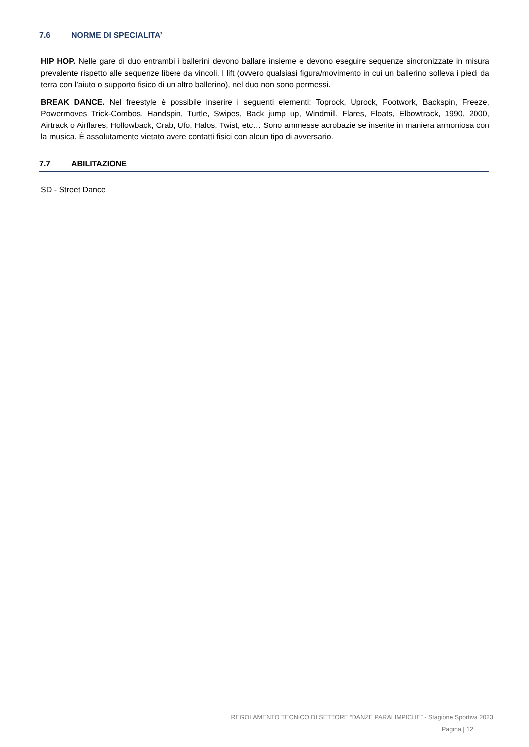7.6 NORME DI SPECIALITA’
HIP HOP. Nelle gare di duo entrambi i ballerini devono ballare insieme e devono eseguire sequenze sincronizzate in misura prevalente rispetto alle sequenze libere da vincoli. I lift (ovvero qualsiasi figura/movimento in cui un ballerino solleva i piedi da terra con l’aiuto o supporto fisico di un altro ballerino), nel duo non sono permessi.
BREAK DANCE. Nel freestyle è possibile inserire i seguenti elementi: Toprock, Uprock, Footwork, Backspin, Freeze, Powermoves Trick-Combos, Handspin, Turtle, Swipes, Back jump up, Windmill, Flares, Floats, Elbowtrack, 1990, 2000, Airtrack o Airflares, Hollowback, Crab, Ufo, Halos, Twist, etc… Sono ammesse acrobazie se inserite in maniera armoniosa con la musica. È assolutamente vietato avere contatti fisici con alcun tipo di avversario.
7.7 ABILITAZIONE
SD - Street Dance
REGOLAMENTO TECNICO DI SETTORE “DANZE PARALIMPICHE” - Stagione Sportiva 2023
Pagina | 12